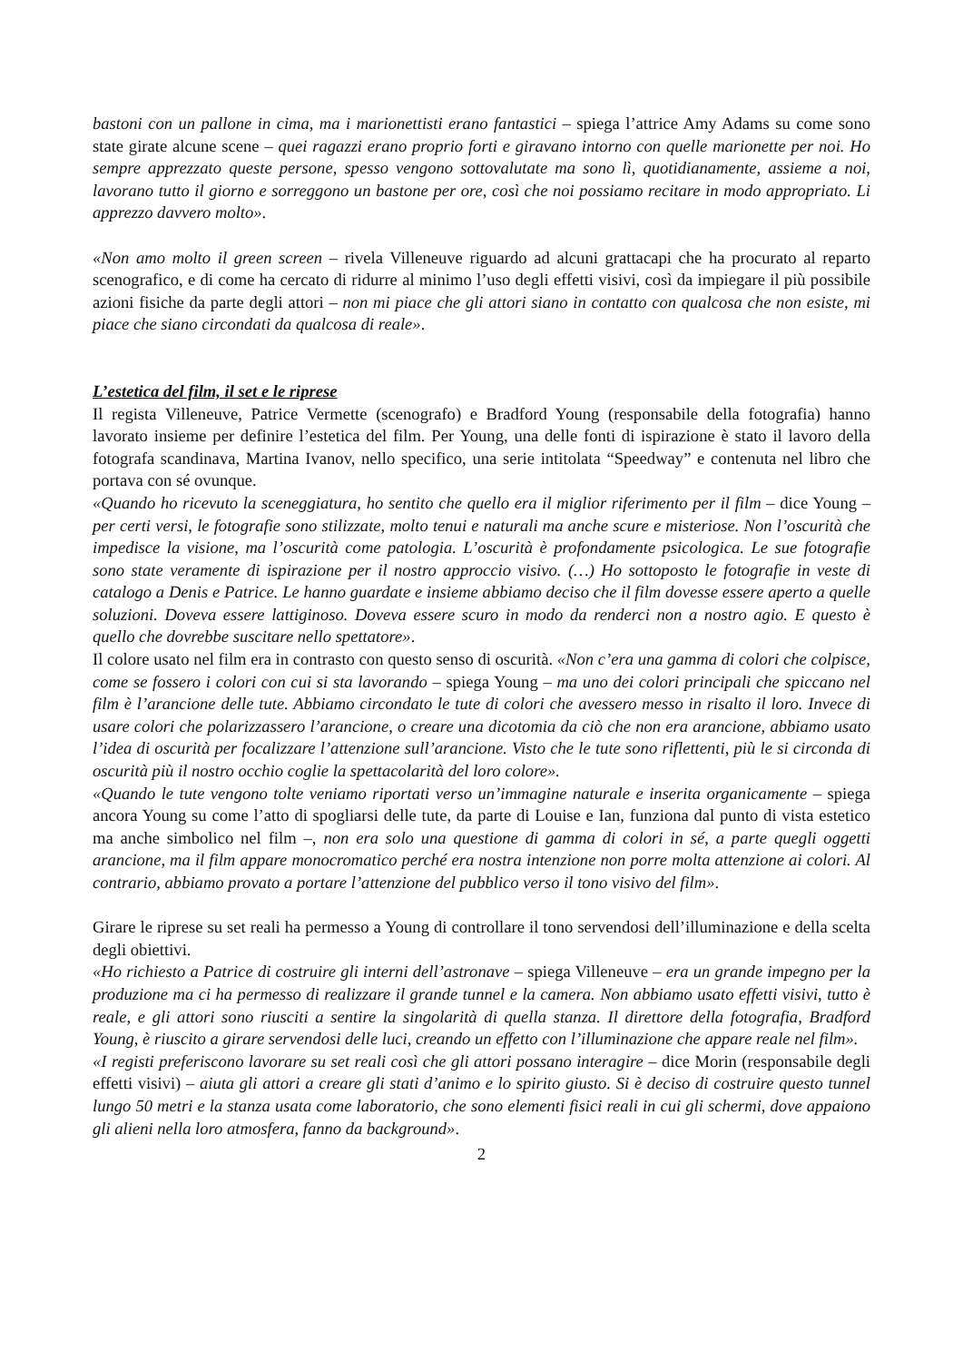bastoni con un pallone in cima, ma i marionettisti erano fantastici – spiega l’attrice Amy Adams su come sono state girate alcune scene – quei ragazzi erano proprio forti e giravano intorno con quelle marionette per noi. Ho sempre apprezzato queste persone, spesso vengono sottovalutate ma sono lì, quotidianamente, assieme a noi, lavorano tutto il giorno e sorreggono un bastone per ore, così che noi possiamo recitare in modo appropriato. Li apprezzo davvero molto».
«Non amo molto il green screen – rivela Villeneuve riguardo ad alcuni grattacapi che ha procurato al reparto scenografico, e di come ha cercato di ridurre al minimo l’uso degli effetti visivi, così da impiegare il più possibile azioni fisiche da parte degli attori – non mi piace che gli attori siano in contatto con qualcosa che non esiste, mi piace che siano circondati da qualcosa di reale».
L’estetica del film, il set e le riprese
Il regista Villeneuve, Patrice Vermette (scenografo) e Bradford Young (responsabile della fotografia) hanno lavorato insieme per definire l’estetica del film. Per Young, una delle fonti di ispirazione è stato il lavoro della fotografa scandinava, Martina Ivanov, nello specifico, una serie intitolata “Speedway” e contenuta nel libro che portava con sé ovunque.
«Quando ho ricevuto la sceneggiatura, ho sentito che quello era il miglior riferimento per il film – dice Young – per certi versi, le fotografie sono stilizzate, molto tenui e naturali ma anche scure e misteriose. Non l’oscurità che impedisce la visione, ma l’oscurità come patologia. L’oscurità è profondamente psicologica. Le sue fotografie sono state veramente di ispirazione per il nostro approccio visivo. (…) Ho sottoposto le fotografie in veste di catalogo a Denis e Patrice. Le hanno guardate e insieme abbiamo deciso che il film dovesse essere aperto a quelle soluzioni. Doveva essere lattiginoso. Doveva essere scuro in modo da renderci non a nostro agio. E questo è quello che dovrebbe suscitare nello spettatore».
Il colore usato nel film era in contrasto con questo senso di oscurità. «Non c’era una gamma di colori che colpisce, come se fossero i colori con cui si sta lavorando – spiega Young – ma uno dei colori principali che spiccano nel film è l’arancione delle tute. Abbiamo circondato le tute di colori che avessero messo in risalto il loro. Invece di usare colori che polarizzassero l’arancione, o creare una dicotomia da ciò che non era arancione, abbiamo usato l’idea di oscurità per focalizzare l’attenzione sull’arancione. Visto che le tute sono riflettenti, più le si circonda di oscurità più il nostro occhio coglie la spettacolarità del loro colore».
«Quando le tute vengono tolte veniamo riportati verso un’immagine naturale e inserita organicamente – spiega ancora Young su come l’atto di spogliarsi delle tute, da parte di Louise e Ian, funziona dal punto di vista estetico ma anche simbolico nel film –, non era solo una questione di gamma di colori in sé, a parte quegli oggetti arancione, ma il film appare monocromatico perché era nostra intenzione non porre molta attenzione ai colori. Al contrario, abbiamo provato a portare l’attenzione del pubblico verso il tono visivo del film».
Girare le riprese su set reali ha permesso a Young di controllare il tono servendosi dell’illuminazione e della scelta degli obiettivi.
«Ho richiesto a Patrice di costruire gli interni dell’astronave – spiega Villeneuve – era un grande impegno per la produzione ma ci ha permesso di realizzare il grande tunnel e la camera. Non abbiamo usato effetti visivi, tutto è reale, e gli attori sono riusciti a sentire la singolarità di quella stanza. Il direttore della fotografia, Bradford Young, è riuscito a girare servendosi delle luci, creando un effetto con l’illuminazione che appare reale nel film».
«I registi preferiscono lavorare su set reali così che gli attori possano interagire – dice Morin (responsabile degli effetti visivi) – aiuta gli attori a creare gli stati d’animo e lo spirito giusto. Si è deciso di costruire questo tunnel lungo 50 metri e la stanza usata come laboratorio, che sono elementi fisici reali in cui gli schermi, dove appaiono gli alieni nella loro atmosfera, fanno da background».
2